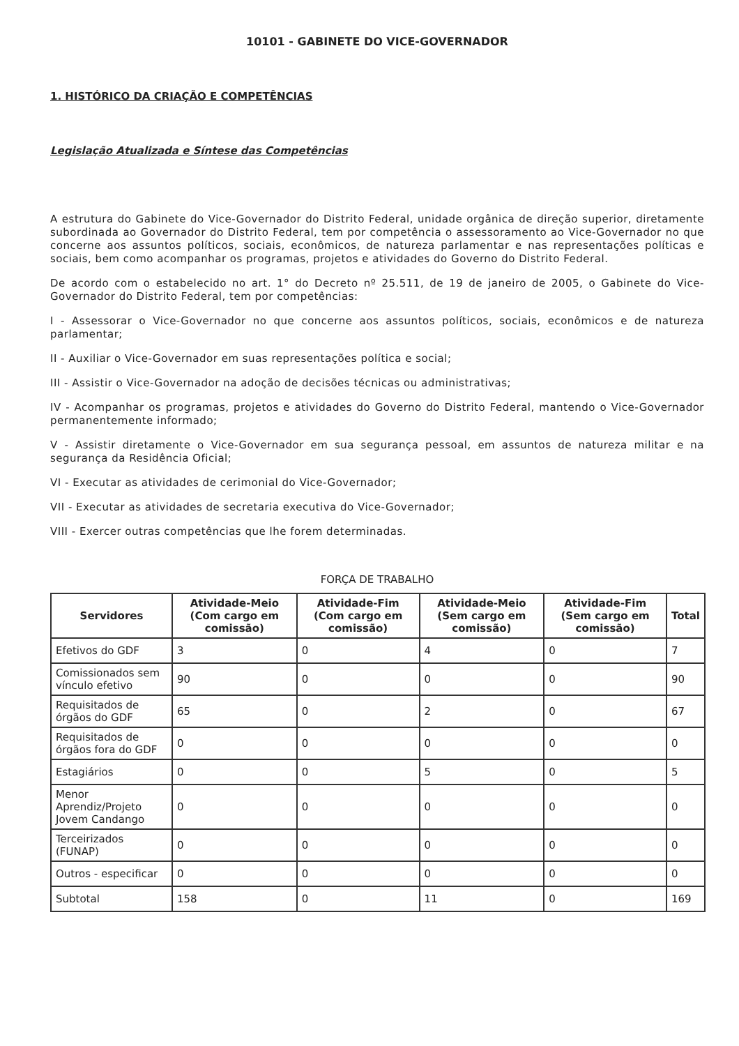10101 - GABINETE DO VICE-GOVERNADOR
1. HISTÓRICO DA CRIAÇÃO E COMPETÊNCIAS
Legislação Atualizada e Síntese das Competências
A estrutura do Gabinete do Vice-Governador do Distrito Federal, unidade orgânica de direção superior, diretamente subordinada ao Governador do Distrito Federal, tem por competência o assessoramento ao Vice-Governador no que concerne aos assuntos políticos, sociais, econômicos, de natureza parlamentar e nas representações políticas e sociais, bem como acompanhar os programas, projetos e atividades do Governo do Distrito Federal.
De acordo com o estabelecido no art. 1° do Decreto nº 25.511, de 19 de janeiro de 2005, o Gabinete do Vice-Governador do Distrito Federal, tem por competências:
I - Assessorar o Vice-Governador no que concerne aos assuntos políticos, sociais, econômicos e de natureza parlamentar;
II - Auxiliar o Vice-Governador em suas representações política e social;
III - Assistir o Vice-Governador na adoção de decisões técnicas ou administrativas;
IV - Acompanhar os programas, projetos e atividades do Governo do Distrito Federal, mantendo o Vice-Governador permanentemente informado;
V - Assistir diretamente o Vice-Governador em sua segurança pessoal, em assuntos de natureza militar e na segurança da Residência Oficial;
VI - Executar as atividades de cerimonial do Vice-Governador;
VII - Executar as atividades de secretaria executiva do Vice-Governador;
VIII - Exercer outras competências que lhe forem determinadas.
FORÇA DE TRABALHO
| Servidores | Atividade-Meio (Com cargo em comissão) | Atividade-Fim (Com cargo em comissão) | Atividade-Meio (Sem cargo em comissão) | Atividade-Fim (Sem cargo em comissão) | Total |
| --- | --- | --- | --- | --- | --- |
| Efetivos do GDF | 3 | 0 | 4 | 0 | 7 |
| Comissionados sem vínculo efetivo | 90 | 0 | 0 | 0 | 90 |
| Requisitados de órgãos do GDF | 65 | 0 | 2 | 0 | 67 |
| Requisitados de órgãos fora do GDF | 0 | 0 | 0 | 0 | 0 |
| Estagiários | 0 | 0 | 5 | 0 | 5 |
| Menor Aprendiz/Projeto Jovem Candango | 0 | 0 | 0 | 0 | 0 |
| Terceirizados (FUNAP) | 0 | 0 | 0 | 0 | 0 |
| Outros - especificar | 0 | 0 | 0 | 0 | 0 |
| Subtotal | 158 | 0 | 11 | 0 | 169 |